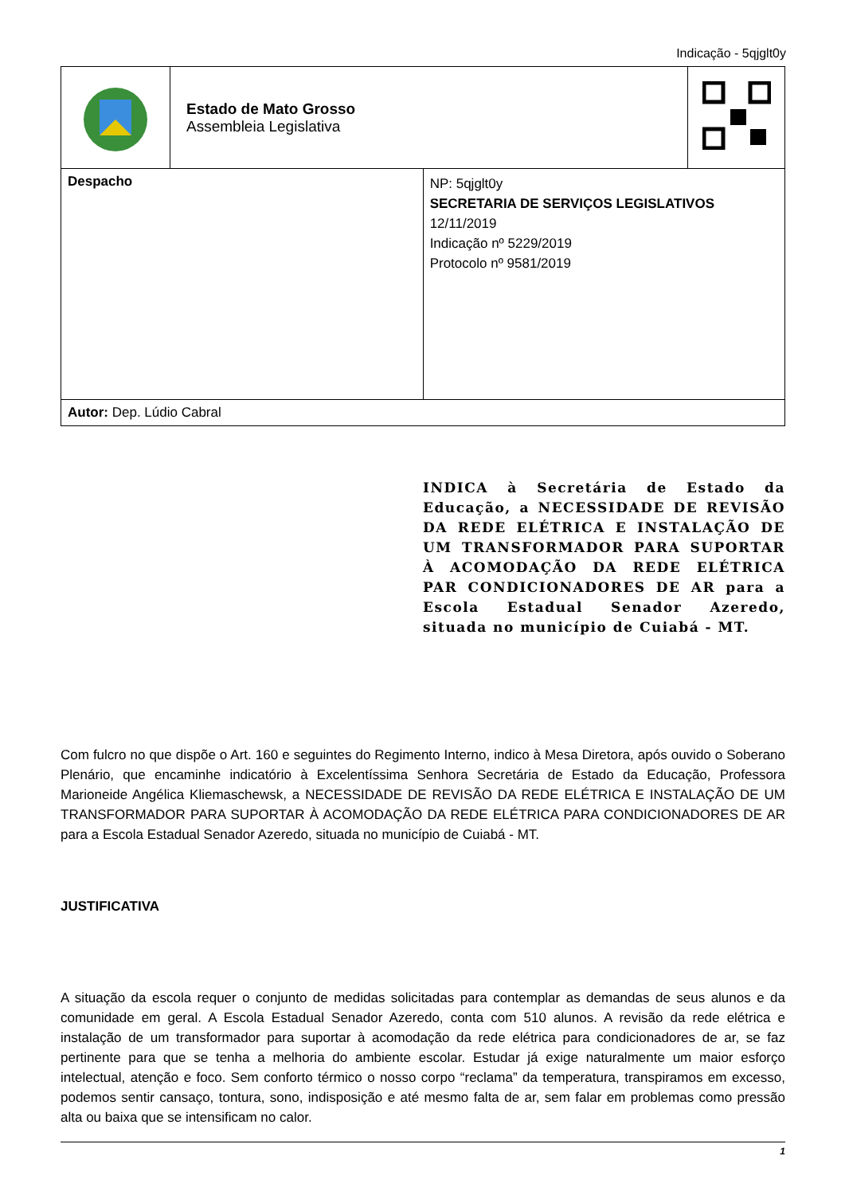Indicação - 5qjglt0y
| | Estado de Mato Grosso Assembleia Legislativa | | |
| Despacho | | NP: 5qjglt0y SECRETARIA DE SERVIÇOS LEGISLATIVOS 12/11/2019 Indicação nº 5229/2019 Protocolo nº 9581/2019 | |
| Autor: Dep. Lúdio Cabral | | | |
INDICA à Secretária de Estado da Educação, a NECESSIDADE DE REVISÃO DA REDE ELÉTRICA E INSTALAÇÃO DE UM TRANSFORMADOR PARA SUPORTAR À ACOMODAÇÃO DA REDE ELÉTRICA PAR CONDICIONADORES DE AR para a Escola Estadual Senador Azeredo, situada no município de Cuiabá - MT.
Com fulcro no que dispõe o Art. 160 e seguintes do Regimento Interno, indico à Mesa Diretora, após ouvido o Soberano Plenário, que encaminhe indicatório à Excelentíssima Senhora Secretária de Estado da Educação, Professora Marioneide Angélica Kliemaschewsk, a NECESSIDADE DE REVISÃO DA REDE ELÉTRICA E INSTALAÇÃO DE UM TRANSFORMADOR PARA SUPORTAR À ACOMODAÇÃO DA REDE ELÉTRICA PARA CONDICIONADORES DE AR para a Escola Estadual Senador Azeredo, situada no município de Cuiabá - MT.
JUSTIFICATIVA
A situação da escola requer o conjunto de medidas solicitadas para contemplar as demandas de seus alunos e da comunidade em geral. A Escola Estadual Senador Azeredo, conta com 510 alunos. A revisão da rede elétrica e instalação de um transformador para suportar à acomodação da rede elétrica para condicionadores de ar, se faz pertinente para que se tenha a melhoria do ambiente escolar. Estudar já exige naturalmente um maior esforço intelectual, atenção e foco. Sem conforto térmico o nosso corpo “reclama” da temperatura, transpiramos em excesso, podemos sentir cansaço, tontura, sono, indisposição e até mesmo falta de ar, sem falar em problemas como pressão alta ou baixa que se intensificam no calor.
1